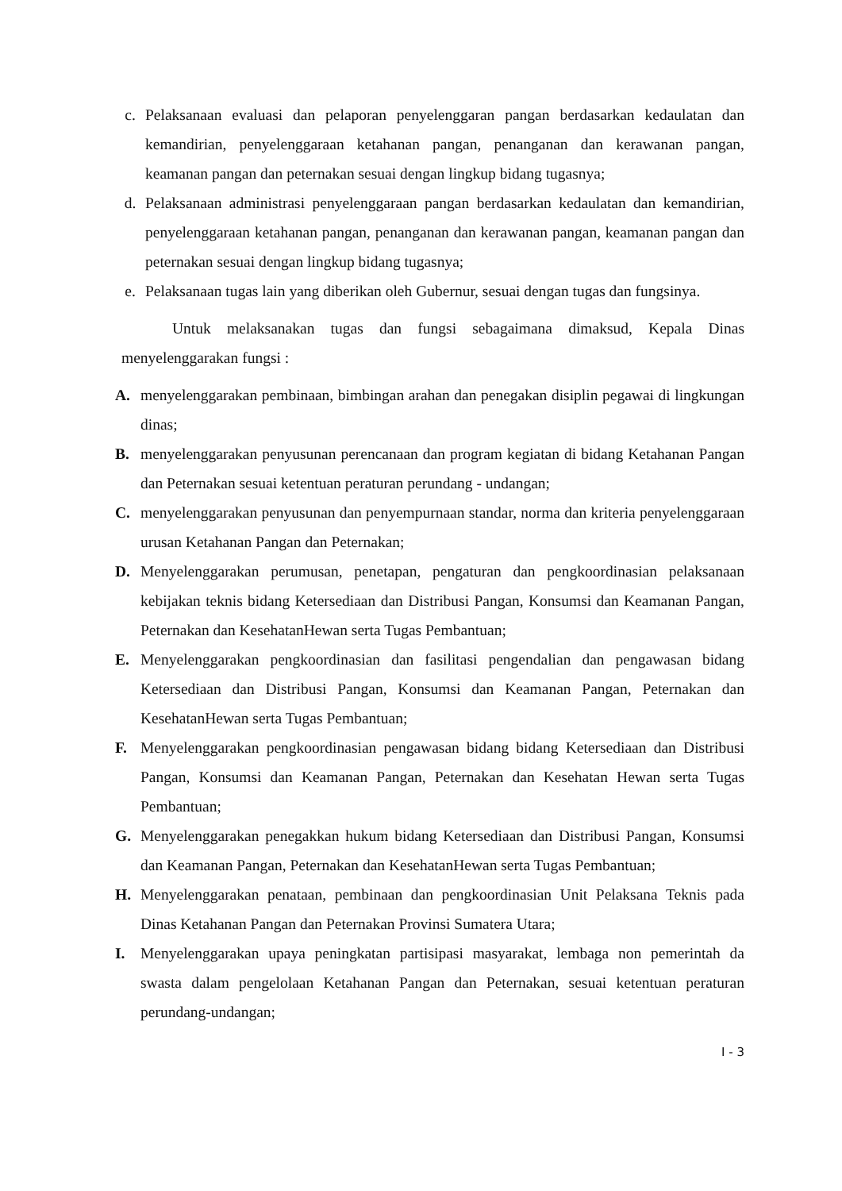c. Pelaksanaan evaluasi dan pelaporan penyelenggaran pangan berdasarkan kedaulatan dan kemandirian, penyelenggaraan ketahanan pangan, penanganan dan kerawanan pangan, keamanan pangan dan peternakan sesuai dengan lingkup bidang tugasnya;
d. Pelaksanaan administrasi penyelenggaraan pangan berdasarkan kedaulatan dan kemandirian, penyelenggaraan ketahanan pangan, penanganan dan kerawanan pangan, keamanan pangan dan peternakan sesuai dengan lingkup bidang tugasnya;
e. Pelaksanaan tugas lain yang diberikan oleh Gubernur, sesuai dengan tugas dan fungsinya.
Untuk melaksanakan tugas dan fungsi sebagaimana dimaksud, Kepala Dinas menyelenggarakan fungsi :
A. menyelenggarakan pembinaan, bimbingan arahan dan penegakan disiplin pegawai di lingkungan dinas;
B. menyelenggarakan penyusunan perencanaan dan program kegiatan di bidang Ketahanan Pangan dan Peternakan sesuai ketentuan peraturan perundang - undangan;
C. menyelenggarakan penyusunan dan penyempurnaan standar, norma dan kriteria penyelenggaraan urusan Ketahanan Pangan dan Peternakan;
D. Menyelenggarakan perumusan, penetapan, pengaturan dan pengkoordinasian pelaksanaan kebijakan teknis bidang Ketersediaan dan Distribusi Pangan, Konsumsi dan Keamanan Pangan, Peternakan dan KesehatanHewan serta Tugas Pembantuan;
E. Menyelenggarakan pengkoordinasian dan fasilitasi pengendalian dan pengawasan bidang Ketersediaan dan Distribusi Pangan, Konsumsi dan Keamanan Pangan, Peternakan dan KesehatanHewan serta Tugas Pembantuan;
F. Menyelenggarakan pengkoordinasian pengawasan bidang bidang Ketersediaan dan Distribusi Pangan, Konsumsi dan Keamanan Pangan, Peternakan dan Kesehatan Hewan serta Tugas Pembantuan;
G. Menyelenggarakan penegakkan hukum bidang Ketersediaan dan Distribusi Pangan, Konsumsi dan Keamanan Pangan, Peternakan dan KesehatanHewan serta Tugas Pembantuan;
H. Menyelenggarakan penataan, pembinaan dan pengkoordinasian Unit Pelaksana Teknis pada Dinas Ketahanan Pangan dan Peternakan Provinsi Sumatera Utara;
I. Menyelenggarakan upaya peningkatan partisipasi masyarakat, lembaga non pemerintah da swasta dalam pengelolaan Ketahanan Pangan dan Peternakan, sesuai ketentuan peraturan perundang-undangan;
I - 3